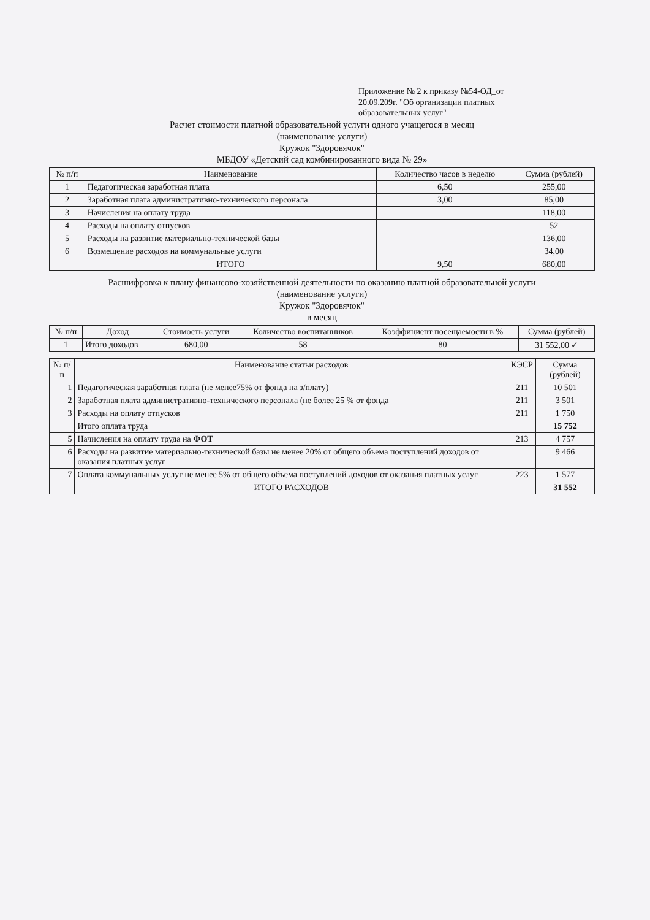Приложение № 2 к приказу №54-ОД_от 20.09.209г. "Об организации платных образовательных услуг"
Расчет стоимости платной образовательной услуги одного учащегося в месяц
(наименование услуги)
Кружок "Здоровячок"
МБДОУ «Детский сад комбинированного вида № 29»
| № п/п | Наименование | Количество часов в неделю | Сумма (рублей) |
| --- | --- | --- | --- |
| 1 | Педагогическая заработная плата | 6,50 | 255,00 |
| 2 | Заработная плата административно-технического персонала | 3,00 | 85,00 |
| 3 | Начисления на оплату труда | | 118,00 |
| 4 | Расходы на оплату отпусков | | 52 |
| 5 | Расходы на развитие материально-технической базы | | 136,00 |
| 6 | Возмещение расходов на коммунальные услуги | | 34,00 |
| | ИТОГО | 9,50 | 680,00 |
Расшифровка к плану финансово-хозяйственной деятельности по оказанию платной образовательной услуги
(наименование услуги)
Кружок "Здоровячок"
в месяц
| № п/п | Доход | Стоимость услуги | Количество воспитанников | Коэффициент посещаемости в % | Сумма (рублей) |
| --- | --- | --- | --- | --- | --- |
| 1 | Итого доходов | 680,00 | 58 | 80 | 31 552,00 ✓ |
| № п/п | Наименование статьи расходов | КЭСР | Сумма (рублей) |
| --- | --- | --- | --- |
| 1 | Педагогическая заработная плата (не менее75% от фонда на з/плату) | 211 | 10 501 |
| 2 | Заработная плата административно-технического персонала (не более 25 % от фонда | 211 | 3 501 |
| 3 | Расходы на оплату отпусков | 211 | 1 750 |
| | Итого оплата труда | | 15 752 |
| 5 | Начисления на оплату труда на ФОТ | 213 | 4 757 |
| 6 | Расходы на развитие материально-технической базы не менее 20% от общего объема поступлений доходов от оказания платных услуг | | 9 466 |
| 7 | Оплата коммунальных услуг не менее 5% от общего объема поступлений доходов от оказания платных услуг | 223 | 1 577 |
| | ИТОГО РАСХОДОВ | | 31 552 |